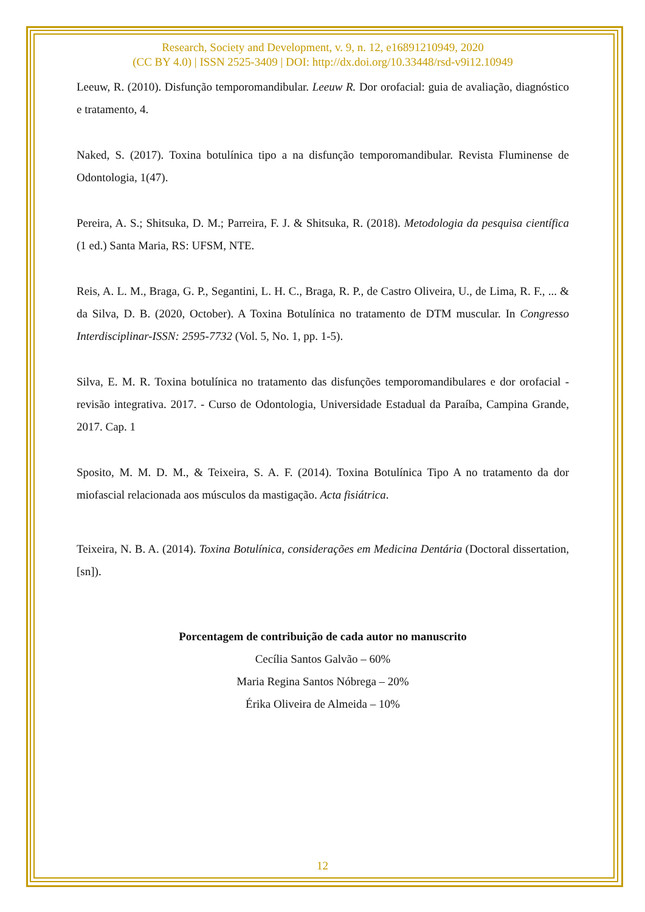Research, Society and Development, v. 9, n. 12, e16891210949, 2020
(CC BY 4.0) | ISSN 2525-3409 | DOI: http://dx.doi.org/10.33448/rsd-v9i12.10949
Leeuw, R. (2010). Disfunção temporomandibular. Leeuw R. Dor orofacial: guia de avaliação, diagnóstico e tratamento, 4.
Naked, S. (2017). Toxina botulínica tipo a na disfunção temporomandibular. Revista Fluminense de Odontologia, 1(47).
Pereira, A. S.; Shitsuka, D. M.; Parreira, F. J. & Shitsuka, R. (2018). Metodologia da pesquisa científica (1 ed.) Santa Maria, RS: UFSM, NTE.
Reis, A. L. M., Braga, G. P., Segantini, L. H. C., Braga, R. P., de Castro Oliveira, U., de Lima, R. F., ... & da Silva, D. B. (2020, October). A Toxina Botulínica no tratamento de DTM muscular. In Congresso Interdisciplinar-ISSN: 2595-7732 (Vol. 5, No. 1, pp. 1-5).
Silva, E. M. R. Toxina botulínica no tratamento das disfunções temporomandibulares e dor orofacial - revisão integrativa. 2017. - Curso de Odontologia, Universidade Estadual da Paraíba, Campina Grande, 2017. Cap. 1
Sposito, M. M. D. M., & Teixeira, S. A. F. (2014). Toxina Botulínica Tipo A no tratamento da dor miofascial relacionada aos músculos da mastigação. Acta fisiátrica.
Teixeira, N. B. A. (2014). Toxina Botulínica, considerações em Medicina Dentária (Doctoral dissertation, [sn]).
Porcentagem de contribuição de cada autor no manuscrito
Cecília Santos Galvão – 60%
Maria Regina Santos Nóbrega – 20%
Érika Oliveira de Almeida – 10%
12